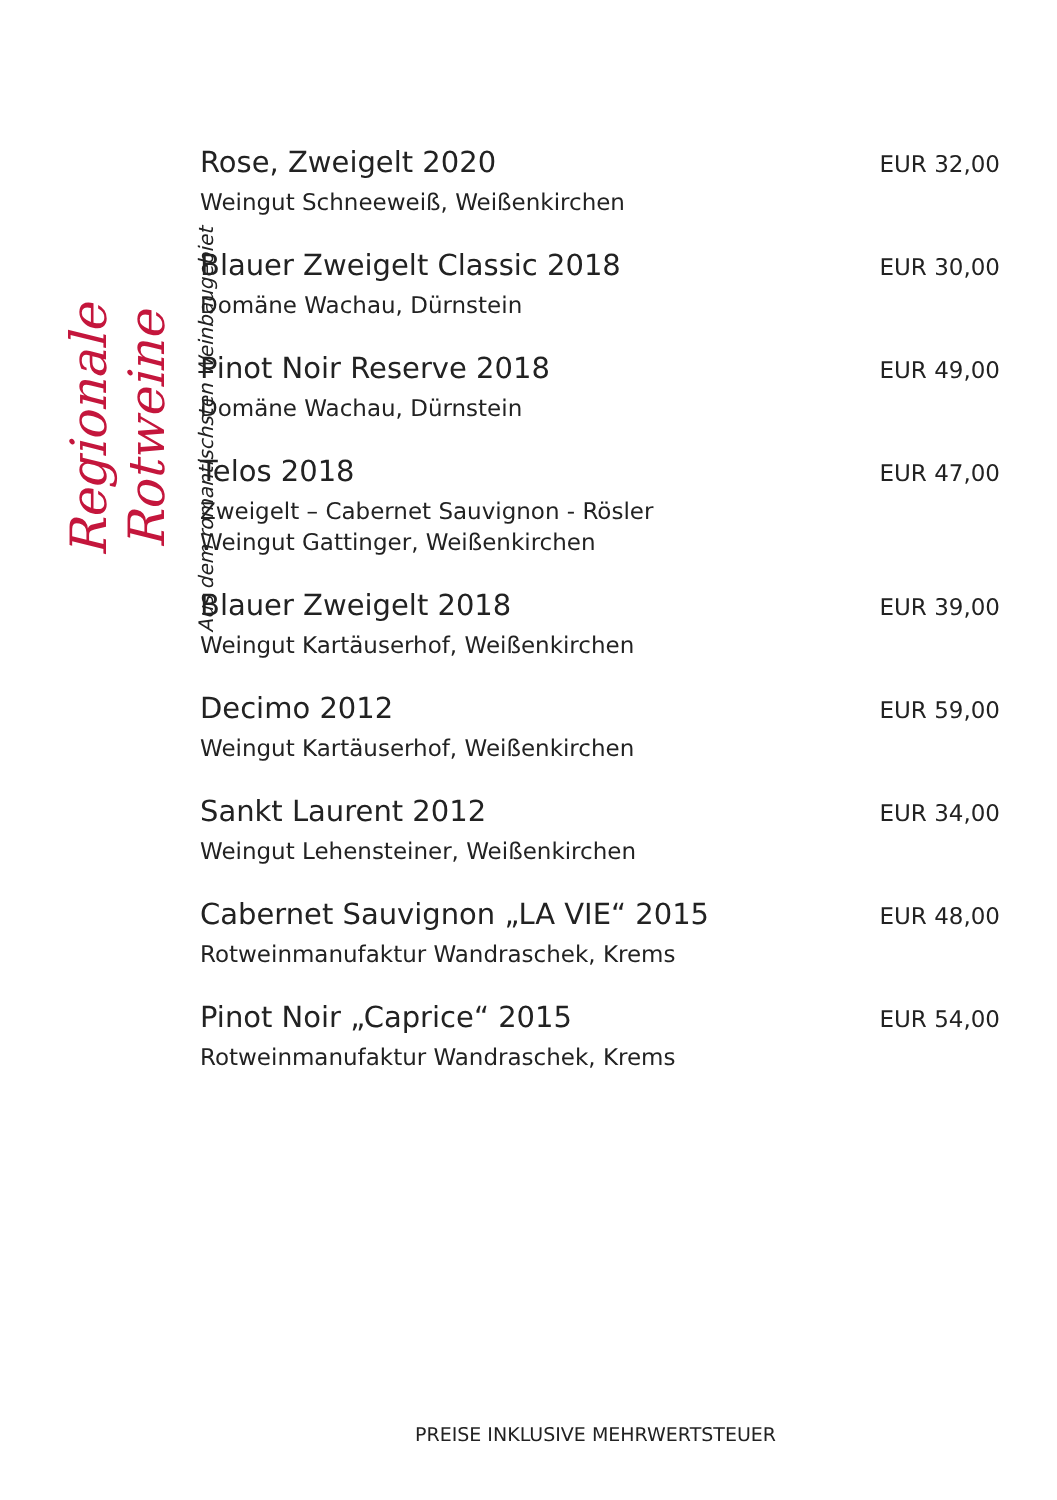Regionale Rotweine
Aus dem romantischsten Weinbaugebiet
Rose, Zweigelt 2020
Weingut Schneeweiß, Weißenkirchen
EUR 32,00
Blauer Zweigelt Classic 2018
Domäne Wachau, Dürnstein
EUR 30,00
Pinot Noir Reserve 2018
Domäne Wachau, Dürnstein
EUR 49,00
Telos 2018
Zweigelt – Cabernet Sauvignon - Rösler
Weingut Gattinger, Weißenkirchen
EUR 47,00
Blauer Zweigelt 2018
Weingut Kartäuserhof, Weißenkirchen
EUR 39,00
Decimo 2012
Weingut Kartäuserhof, Weißenkirchen
EUR 59,00
Sankt Laurent 2012
Weingut Lehensteiner, Weißenkirchen
EUR 34,00
Cabernet Sauvignon „LA VIE“ 2015
Rotweinmanufaktur Wandraschek, Krems
EUR 48,00
Pinot Noir „Caprice“ 2015
Rotweinmanufaktur Wandraschek, Krems
EUR 54,00
PREISE INKLUSIVE MEHRWERTSTEUER